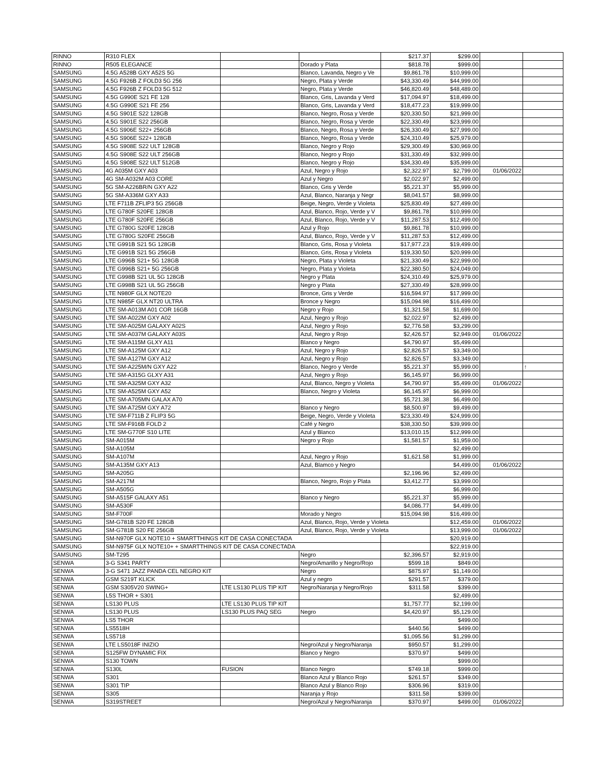| RINNO | R310 FLEX | | | $217.37 | $299.00 | | |
| RINNO | R505 ELEGANCE | | Dorado y Plata | $818.78 | $999.00 | | |
| SAMSUNG | 4.5G A528B GXY A52S 5G | | Blanco, Lavanda, Negro y Ve | $9,861.78 | $10,999.00 | | |
| SAMSUNG | 4.5G F926B Z FOLD3 5G 256 | | Negro, Plata y Verde | $43,330.49 | $44,999.00 | | |
| SAMSUNG | 4.5G F926B Z FOLD3 5G 512 | | Negro, Plata y Verde | $46,820.49 | $48,489.00 | | |
| SAMSUNG | 4.5G G990E S21 FE 128 | | Blanco, Gris, Lavanda y Verd | $17,094.97 | $18,499.00 | | |
| SAMSUNG | 4.5G G990E S21 FE 256 | | Blanco, Gris, Lavanda y Verd | $18,477.23 | $19,999.00 | | |
| SAMSUNG | 4.5G S901E S22 128GB | | Blanco, Negro, Rosa y Verde | $20,330.50 | $21,999.00 | | |
| SAMSUNG | 4.5G S901E S22 256GB | | Blanco, Negro, Rosa y Verde | $22,330.49 | $23,999.00 | | |
| SAMSUNG | 4.5G S906E S22+ 256GB | | Blanco, Negro, Rosa y Verde | $26,330.49 | $27,999.00 | | |
| SAMSUNG | 4.5G S906E S22+ 128GB | | Blanco, Negro, Rosa y Verde | $24,310.49 | $25,979.00 | | |
| SAMSUNG | 4.5G S908E S22 ULT 128GB | | Blanco, Negro y Rojo | $29,300.49 | $30,969.00 | | |
| SAMSUNG | 4.5G S908E S22 ULT 256GB | | Blanco, Negro y Rojo | $31,330.49 | $32,999.00 | | |
| SAMSUNG | 4.5G S908E S22 ULT 512GB | | Blanco, Negro y Rojo | $34,330.49 | $35,999.00 | | |
| SAMSUNG | 4G A035M GXY A03 | | Azul, Negro y Rojo | $2,322.97 | $2,799.00 | 01/06/2022 | |
| SAMSUNG | 4G SM-A032M A03 CORE | | Azul y Negro | $2,022.97 | $2,499.00 | | |
| SAMSUNG | 5G SM-A226BR/N GXY A22 | | Blanco, Gris y Verde | $5,221.37 | $5,999.00 | | |
| SAMSUNG | 5G SM-A336M GXY A33 | | Azul, Blanco, Naranja y Negr | $8,041.57 | $8,999.00 | | |
| SAMSUNG | LTE F711B ZFLIP3 5G 256GB | | Beige, Negro, Verde y Violeta | $25,830.49 | $27,499.00 | | |
| SAMSUNG | LTE G780F S20FE 128GB | | Azul, Blanco, Rojo, Verde y V | $9,861.78 | $10,999.00 | | |
| SAMSUNG | LTE G780F S20FE 256GB | | Azul, Blanco, Rojo, Verde y V | $11,287.53 | $12,499.00 | | |
| SAMSUNG | LTE G780G S20FE 128GB | | Azul y Rojo | $9,861.78 | $10,999.00 | | |
| SAMSUNG | LTE G780G S20FE 256GB | | Azul, Blanco, Rojo, Verde y V | $11,287.53 | $12,499.00 | | |
| SAMSUNG | LTE G991B S21 5G 128GB | | Blanco, Gris, Rosa y Violeta | $17,977.23 | $19,499.00 | | |
| SAMSUNG | LTE G991B S21 5G 256GB | | Blanco, Gris, Rosa y Violeta | $19,330.50 | $20,999.00 | | |
| SAMSUNG | LTE G996B S21+ 5G 128GB | | Negro, Plata y Violeta | $21,330.49 | $22,999.00 | | |
| SAMSUNG | LTE G996B S21+ 5G 256GB | | Negro, Plata y Violeta | $22,380.50 | $24,049.00 | | |
| SAMSUNG | LTE G998B S21 UL 5G 128GB | | Negro y Plata | $24,310.49 | $25,979.00 | | |
| SAMSUNG | LTE G998B S21 UL 5G 256GB | | Negro y Plata | $27,330.49 | $28,999.00 | | |
| SAMSUNG | LTE N980F GLX NOTE20 | | Bronce, Gris y Verde | $16,594.97 | $17,999.00 | | |
| SAMSUNG | LTE N985F GLX NT20 ULTRA | | Bronce y Negro | $15,094.98 | $16,499.00 | | |
| SAMSUNG | LTE SM-A013M A01 COR 16GB | | Negro y Rojo | $1,321.58 | $1,699.00 | | |
| SAMSUNG | LTE SM-A022M GXY A02 | | Azul, Negro y Rojo | $2,022.97 | $2,499.00 | | |
| SAMSUNG | LTE SM-A025M GALAXY A02S | | Azul, Negro y Rojo | $2,776.58 | $3,299.00 | | |
| SAMSUNG | LTE SM-A037M GALAXY A03S | | Azul, Negro y Rojo | $2,426.57 | $2,949.00 | 01/06/2022 | |
| SAMSUNG | LTE SM-A115M GLXY A11 | | Blanco y Negro | $4,790.97 | $5,499.00 | | |
| SAMSUNG | LTE SM-A125M GXY A12 | | Azul, Negro y Rojo | $2,826.57 | $3,349.00 | | |
| SAMSUNG | LTE SM-A127M GXY A12 | | Azul, Negro y Rojo | $2,826.57 | $3,349.00 | | |
| SAMSUNG | LTE SM-A225M/N GXY A22 | | Blanco, Negro y Verde | $5,221.37 | $5,999.00 | | ↑ |
| SAMSUNG | LTE SM-A315G GLXY A31 | | Azul, Negro y Rojo | $6,145.97 | $6,999.00 | | |
| SAMSUNG | LTE SM-A325M GXY A32 | | Azul, Blanco, Negro y Violeta | $4,790.97 | $5,499.00 | 01/06/2022 | |
| SAMSUNG | LTE SM-A525M GXY A52 | | Blanco, Negro y Violeta | $6,145.97 | $6,999.00 | | |
| SAMSUNG | LTE SM-A705MN GALAX A70 | | | $5,721.38 | $6,499.00 | | |
| SAMSUNG | LTE SM-A725M GXY A72 | | Blanco y Negro | $8,500.97 | $9,499.00 | | |
| SAMSUNG | LTE SM-F711B Z FLIP3 5G | | Beige, Negro, Verde y Violeta | $23,330.49 | $24,999.00 | | |
| SAMSUNG | LTE SM-F916B FOLD 2 | | Café y Negro | $38,330.50 | $39,999.00 | | |
| SAMSUNG | LTE SM-G770F S10 LITE | | Azul y Blanco | $13,010.15 | $12,999.00 | | |
| SAMSUNG | SM-A015M | | Negro y Rojo | $1,581.57 | $1,959.00 | | |
| SAMSUNG | SM-A105M | | | | $2,499.00 | | |
| SAMSUNG | SM-A107M | | Azul, Negro y Rojo | $1,621.58 | $1,999.00 | | |
| SAMSUNG | SM-A135M GXY A13 | | Azul, Blamco y Negro | | $4,499.00 | 01/06/2022 | |
| SAMSUNG | SM-A205G | | | $2,196.96 | $2,499.00 | | |
| SAMSUNG | SM-A217M | | Blanco, Negro, Rojo y Plata | $3,412.77 | $3,999.00 | | |
| SAMSUNG | SM-A505G | | | | $6,999.00 | | |
| SAMSUNG | SM-A515F GALAXY A51 | | Blanco y Negro | $5,221.37 | $5,999.00 | | |
| SAMSUNG | SM-A530F | | | $4,086.77 | $4,499.00 | | |
| SAMSUNG | SM-F700F | | Morado y Negro | $15,094.98 | $16,499.00 | | |
| SAMSUNG | SM-G781B S20 FE 128GB | | Azul, Blanco, Rojo, Verde y Violeta | | $12,459.00 | 01/06/2022 | |
| SAMSUNG | SM-G781B S20 FE 256GB | | Azul, Blanco, Rojo, Verde y Violeta | | $13,999.00 | 01/06/2022 | |
| SAMSUNG | SM-N970F GLX NOTE10 + SMARTTHINGS KIT DE CASA CONECTADA | | | | $20,919.00 | | |
| SAMSUNG | SM-N975F GLX NOTE10+ + SMARTTHINGS KIT DE CASA CONECTADA | | | | $22,919.00 | | |
| SAMSUNG | SM-T295 | | Negro | $2,396.57 | $2,919.00 | | |
| SENWA | 3-G S341 PARTY | | Negro/Amarillo y Negro/Rojo | $599.18 | $849.00 | | |
| SENWA | 3-G S471 JAZZ PANDA CEL NEGRO KIT | | Negro | $875.97 | $1,149.00 | | |
| SENWA | GSM S219T KLICK | | Azul y negro | $291.57 | $379.00 | | |
| SENWA | GSM S305V20 SWING+ | LTE LS130 PLUS TIP KIT | Negro/Naranja y Negro/Rojo | $311.58 | $399.00 | | |
| SENWA | L5S THOR + S301 | | | | $2,499.00 | | |
| SENWA | LS130 PLUS | LTE LS130 PLUS TIP KIT | | $1,757.77 | $2,199.00 | | |
| SENWA | LS130 PLUS | LS130 PLUS PAQ SEG | Negro | $4,420.97 | $5,129.00 | | |
| SENWA | LS5 THOR | | | | $499.00 | | |
| SENWA | LS5518H | | | $440.56 | $499.00 | | |
| SENWA | LS5718 | | | $1,095.56 | $1,299.00 | | |
| SENWA | LTE LS5018F INIZIO | | Negro/Azul y Negro/Naranja | $950.57 | $1,299.00 | | |
| SENWA | S125FW DYNAMIC FIX | | Blanco y Negro | $370.97 | $499.00 | | |
| SENWA | S130 TOWN | | | | $999.00 | | |
| SENWA | S130L | FUSION | Blanco Negro | $749.18 | $999.00 | | |
| SENWA | S301 | | Blanco Azul y Blanco Rojo | $261.57 | $349.00 | | |
| SENWA | S301 TIP | | Blanco Azul y Blanco Rojo | $306.96 | $319.00 | | |
| SENWA | S305 | | Naranja y Rojo | $311.58 | $399.00 | | |
| SENWA | S319STREET | | Negro/Azul y Negro/Naranja | $370.97 | $499.00 | 01/06/2022 | |